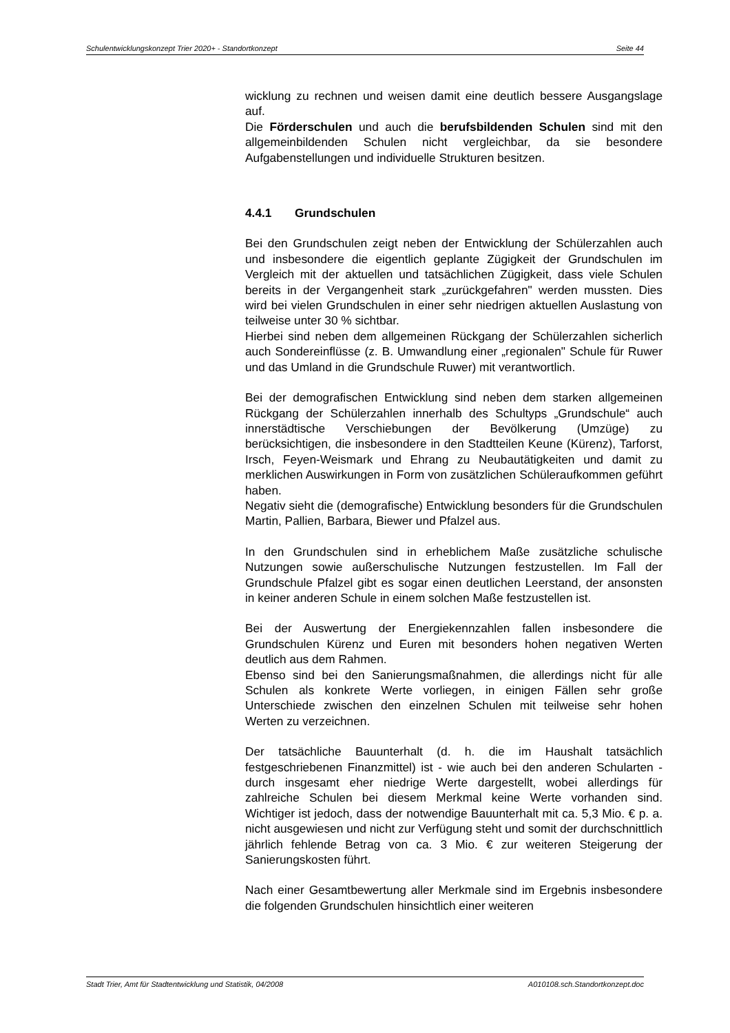Schulentwicklungskonzept Trier 2020+ - Standortkonzept Seite 44
wicklung zu rechnen und weisen damit eine deutlich bessere Ausgangslage auf.
Die Förderschulen und auch die berufsbildenden Schulen sind mit den allgemeinbildenden Schulen nicht vergleichbar, da sie besondere Aufgabenstellungen und individuelle Strukturen besitzen.
4.4.1 Grundschulen
Bei den Grundschulen zeigt neben der Entwicklung der Schülerzahlen auch und insbesondere die eigentlich geplante Zügigkeit der Grundschulen im Vergleich mit der aktuellen und tatsächlichen Zügigkeit, dass viele Schulen bereits in der Vergangenheit stark „zurückgefahren" werden mussten. Dies wird bei vielen Grundschulen in einer sehr niedrigen aktuellen Auslastung von teilweise unter 30 % sichtbar.
Hierbei sind neben dem allgemeinen Rückgang der Schülerzahlen sicherlich auch Sondereinflüsse (z. B. Umwandlung einer „regionalen" Schule für Ruwer und das Umland in die Grundschule Ruwer) mit verantwortlich.
Bei der demografischen Entwicklung sind neben dem starken allgemeinen Rückgang der Schülerzahlen innerhalb des Schultyps „Grundschule“ auch innerstädtische Verschiebungen der Bevölkerung (Umzüge) zu berücksichtigen, die insbesondere in den Stadtteilen Keune (Kürenz), Tarforst, Irsch, Feyen-Weismark und Ehrang zu Neubautätigkeiten und damit zu merklichen Auswirkungen in Form von zusätzlichen Schüleraufkommen geführt haben.
Negativ sieht die (demografische) Entwicklung besonders für die Grundschulen Martin, Pallien, Barbara, Biewer und Pfalzel aus.
In den Grundschulen sind in erheblichem Maße zusätzliche schulische Nutzungen sowie außerschulische Nutzungen festzustellen. Im Fall der Grundschule Pfalzel gibt es sogar einen deutlichen Leerstand, der ansonsten in keiner anderen Schule in einem solchen Maße festzustellen ist.
Bei der Auswertung der Energiekennzahlen fallen insbesondere die Grundschulen Kürenz und Euren mit besonders hohen negativen Werten deutlich aus dem Rahmen.
Ebenso sind bei den Sanierungsmaßnahmen, die allerdings nicht für alle Schulen als konkrete Werte vorliegen, in einigen Fällen sehr große Unterschiede zwischen den einzelnen Schulen mit teilweise sehr hohen Werten zu verzeichnen.
Der tatsächliche Bauunterhalt (d. h. die im Haushalt tatsächlich festgeschriebenen Finanzmittel) ist - wie auch bei den anderen Schularten - durch insgesamt eher niedrige Werte dargestellt, wobei allerdings für zahlreiche Schulen bei diesem Merkmal keine Werte vorhanden sind. Wichtiger ist jedoch, dass der notwendige Bauunterhalt mit ca. 5,3 Mio. € p. a. nicht ausgewiesen und nicht zur Verfügung steht und somit der durchschnittlich jährlich fehlende Betrag von ca. 3 Mio. € zur weiteren Steigerung der Sanierungskosten führt.
Nach einer Gesamtbewertung aller Merkmale sind im Ergebnis insbesondere die folgenden Grundschulen hinsichtlich einer weiteren
Stadt Trier, Amt für Stadtentwicklung und Statistik, 04/2008 A010108.sch.Standortkonzept.doc